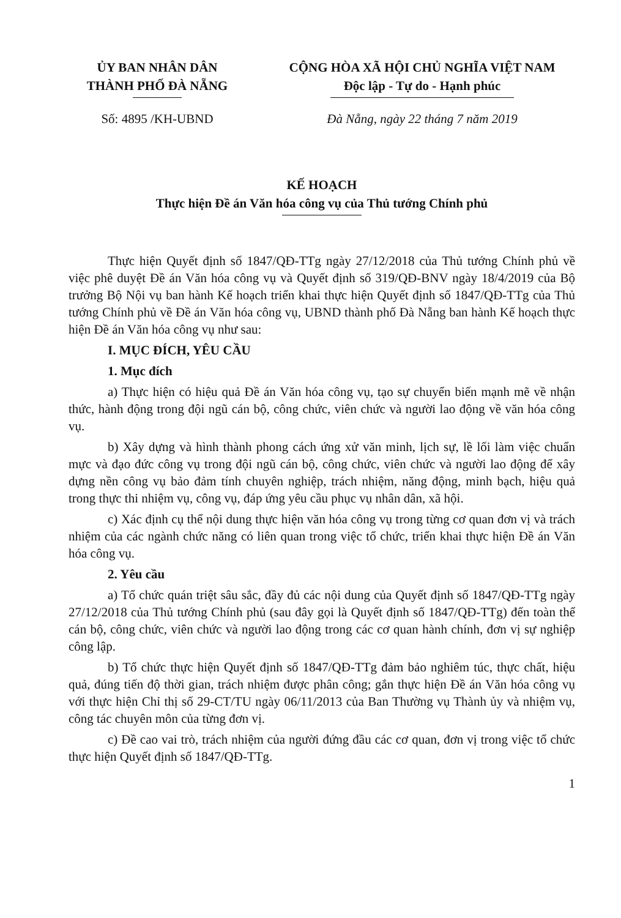ỦY BAN NHÂN DÂN
THÀNH PHỐ ĐÀ NẴNG
CỘNG HÒA XÃ HỘI CHỦ NGHĨA VIỆT NAM
Độc lập - Tự do - Hạnh phúc
Số: 4895 /KH-UBND Đà Nẵng, ngày 22 tháng 7 năm 2019
KẾ HOẠCH
Thực hiện Đề án Văn hóa công vụ của Thủ tướng Chính phủ
Thực hiện Quyết định số 1847/QĐ-TTg ngày 27/12/2018 của Thủ tướng Chính phủ về việc phê duyệt Đề án Văn hóa công vụ và Quyết định số 319/QĐ-BNV ngày 18/4/2019 của Bộ trưởng Bộ Nội vụ ban hành Kế hoạch triển khai thực hiện Quyết định số 1847/QĐ-TTg của Thủ tướng Chính phủ về Đề án Văn hóa công vụ, UBND thành phố Đà Nẵng ban hành Kế hoạch thực hiện Đề án Văn hóa công vụ như sau:
I. MỤC ĐÍCH, YÊU CẦU
1. Mục đích
a) Thực hiện có hiệu quả Đề án Văn hóa công vụ, tạo sự chuyển biến mạnh mẽ về nhận thức, hành động trong đội ngũ cán bộ, công chức, viên chức và người lao động về văn hóa công vụ.
b) Xây dựng và hình thành phong cách ứng xử văn minh, lịch sự, lề lối làm việc chuẩn mực và đạo đức công vụ trong đội ngũ cán bộ, công chức, viên chức và người lao động để xây dựng nền công vụ bảo đảm tính chuyên nghiệp, trách nhiệm, năng động, minh bạch, hiệu quả trong thực thi nhiệm vụ, công vụ, đáp ứng yêu cầu phục vụ nhân dân, xã hội.
c) Xác định cụ thể nội dung thực hiện văn hóa công vụ trong từng cơ quan đơn vị và trách nhiệm của các ngành chức năng có liên quan trong việc tổ chức, triển khai thực hiện Đề án Văn hóa công vụ.
2. Yêu cầu
a) Tổ chức quán triệt sâu sắc, đầy đủ các nội dung của Quyết định số 1847/QĐ-TTg ngày 27/12/2018 của Thủ tướng Chính phủ (sau đây gọi là Quyết định số 1847/QĐ-TTg) đến toàn thể cán bộ, công chức, viên chức và người lao động trong các cơ quan hành chính, đơn vị sự nghiệp công lập.
b) Tổ chức thực hiện Quyết định số 1847/QĐ-TTg đảm bảo nghiêm túc, thực chất, hiệu quả, đúng tiến độ thời gian, trách nhiệm được phân công; gắn thực hiện Đề án Văn hóa công vụ với thực hiện Chỉ thị số 29-CT/TU ngày 06/11/2013 của Ban Thường vụ Thành ủy và nhiệm vụ, công tác chuyên môn của từng đơn vị.
c) Đề cao vai trò, trách nhiệm của người đứng đầu các cơ quan, đơn vị trong việc tổ chức thực hiện Quyết định số 1847/QĐ-TTg.
1